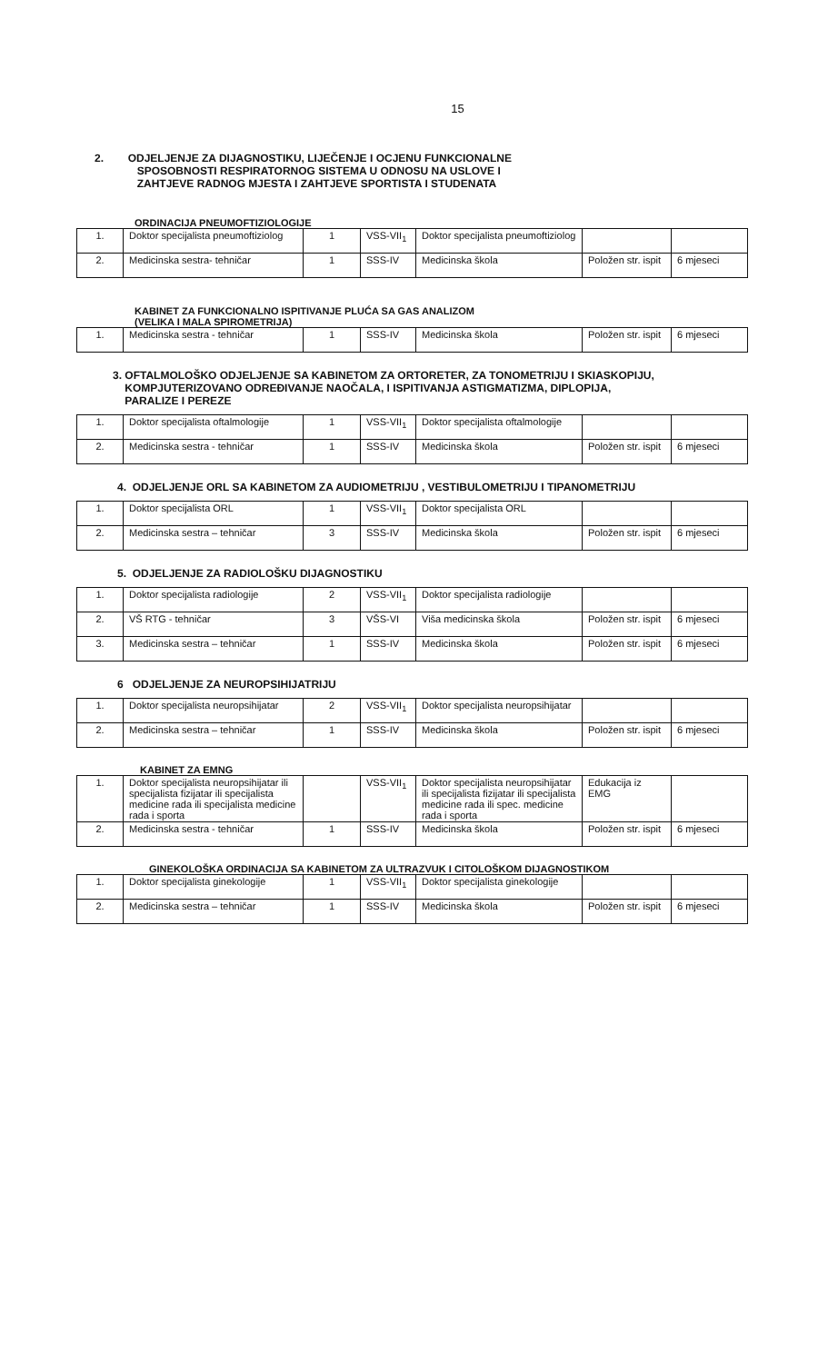15
2. ODJELJENJE ZA DIJAGNOSTIKU, LIJEČENJE I OCJENU FUNKCIONALNE
SPOSOBNOSTI RESPIRATORNOG SISTEMA U ODNOSU NA USLOVE I
ZAHTJEVE RADNOG MJESTA I ZAHTJEVE SPORTISTA I STUDENATA
ORDINACIJA PNEUMOFTIZIOLOGIJE
| 1. | Doktor specijalista pneumoftiziolog | 1 | VSS-VII<sub>1</sub> | Doktor specijalista pneumoftiziolog | | |
| 2. | Medicinska sestra- tehničar | 1 | SSS-IV | Medicinska škola | Položen str. ispit | 6 mjeseci |
KABINET ZA FUNKCIONALNO ISPITIVANJE PLUĆA SA GAS ANALIZOM
(VELIKA I MALA SPIROMETRIJA)
| 1. | Medicinska sestra - tehničar | 1 | SSS-IV | Medicinska škola | Položen str. ispit | 6 mjeseci |
3. OFTALMOLOŠKO ODJELJENJE SA KABINETOM ZA ORTORETER, ZA TONOMETRIJU I SKIASKOPIJU,
KOMPJUTERIZOVANO ODREĐIVANJE NAOČALA, I ISPITIVANJA ASTIGMATIZMA, DIPLOPIJA,
PARALIZE I PEREZE
| 1. | Doktor specijalista oftalmologije | 1 | VSS-VII<sub>1</sub> | Doktor specijalista oftalmologije | | |
| 2. | Medicinska sestra - tehničar | 1 | SSS-IV | Medicinska škola | Položen str. ispit | 6 mjeseci |
4. ODJELJENJE ORL SA KABINETOM ZA AUDIOMETRIJU , VESTIBULOMETRIJU I TIPANOMETRIJU
| 1. | Doktor specijalista ORL | 1 | VSS-VII<sub>1</sub> | Doktor specijalista ORL | | |
| 2. | Medicinska sestra – tehničar | 3 | SSS-IV | Medicinska škola | Položen str. ispit | 6 mjeseci |
5. ODJELJENJE ZA RADIOLOŠKU DIJAGNOSTIKU
| 1. | Doktor specijalista radiologije | 2 | VSS-VII<sub>1</sub> | Doktor specijalista radiologije | | |
| 2. | VŠ RTG - tehničar | 3 | VŠS-VI | Viša medicinska škola | Položen str. ispit | 6 mjeseci |
| 3. | Medicinska sestra – tehničar | 1 | SSS-IV | Medicinska škola | Položen str. ispit | 6 mjeseci |
6 ODJELJENJE ZA NEUROPSIHIJATRIJU
| 1. | Doktor specijalista neuropsihijatar | 2 | VSS-VII<sub>1</sub> | Doktor specijalista neuropsihijatar | | |
| 2. | Medicinska sestra – tehničar | 1 | SSS-IV | Medicinska škola | Položen str. ispit | 6 mjeseci |
KABINET ZA EMNG
| 1. | Doktor specijalista neuropsihijatar ili specijalista fizijatar ili specijalista medicine rada ili specijalista medicine rada i sporta | | VSS-VII<sub>1</sub> | Doktor specijalista neuropsihijatar ili specijalista fizijatar ili specijalista medicine rada ili spec. medicine rada i sporta | Edukacija iz EMG | |
| 2. | Medicinska sestra - tehničar | 1 | SSS-IV | Medicinska škola | Položen str. ispit | 6 mjeseci |
GINEKOLOŠKA ORDINACIJA SA KABINETOM ZA ULTRAZVUK I CITOLOŠKOM DIJAGNOSTIKOM
| 1. | Doktor specijalista ginekologije | 1 | VSS-VII<sub>1</sub> | Doktor specijalista ginekologije | | |
| 2. | Medicinska sestra – tehničar | 1 | SSS-IV | Medicinska škola | Položen str. ispit | 6 mjeseci |